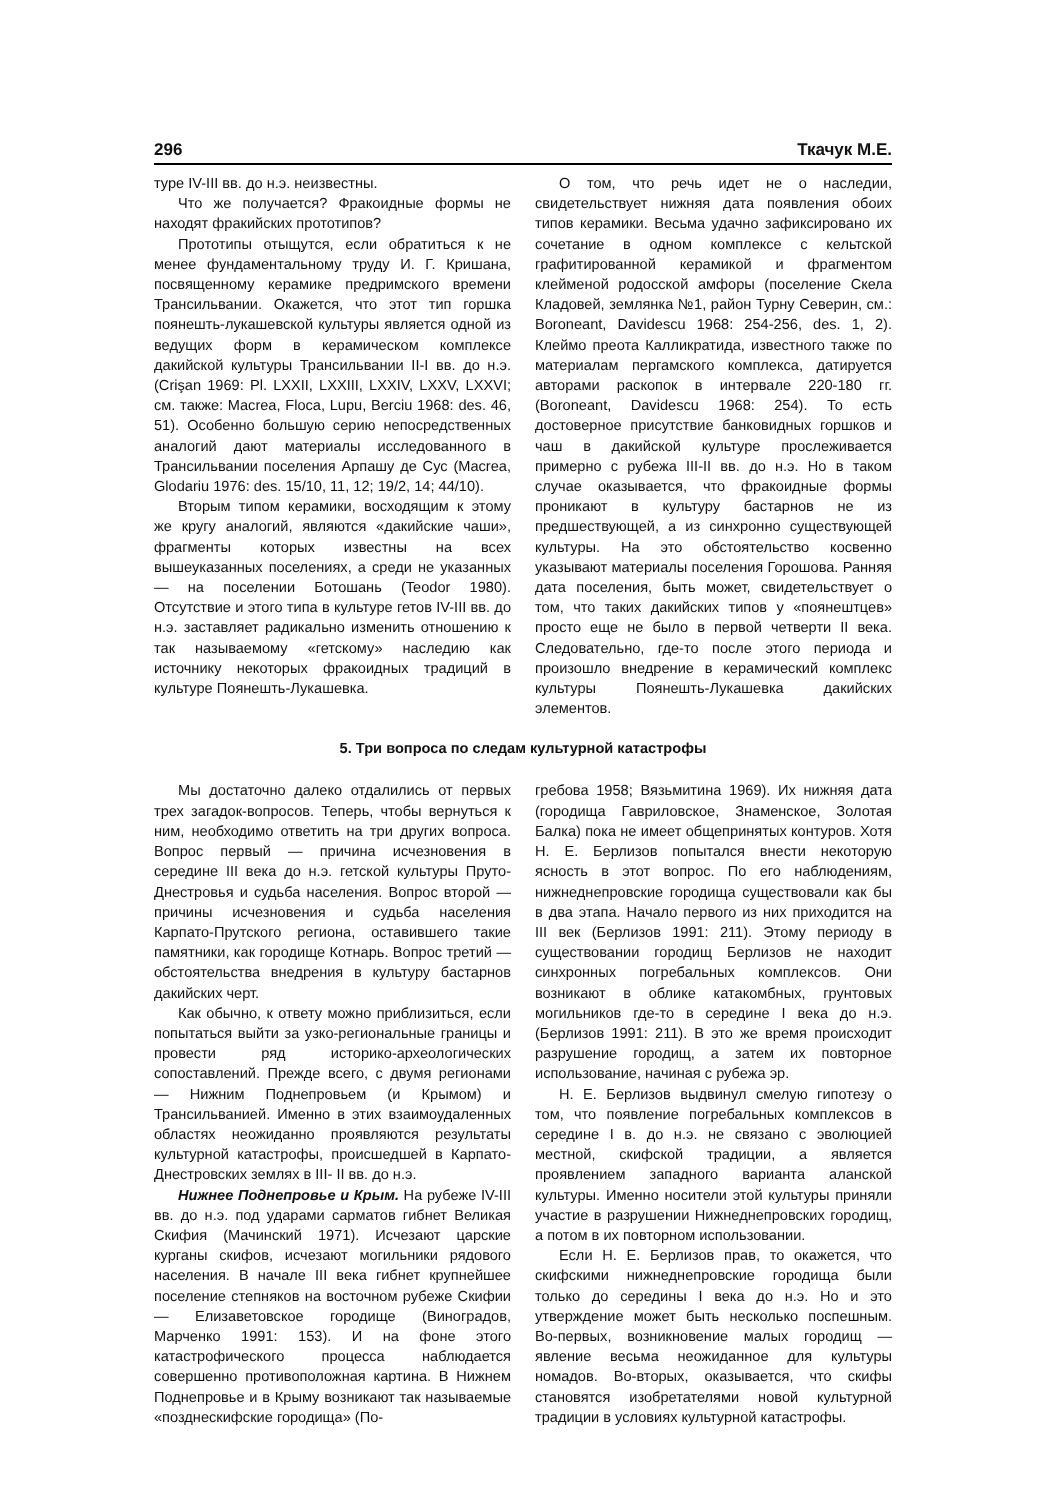296 Ткачук М.Е.
туре IV-III вв. до н.э. неизвестны.
Что же получается? Фракоидные формы не находят фракийских прототипов?
Прототипы отыщутся, если обратиться к не менее фундаментальному труду И. Г. Кришана, посвященному керамике предримского времени Трансильвании. Окажется, что этот тип горшка поянешть-лукашевской культуры является одной из ведущих форм в керамическом комплексе дакийской культуры Трансильвании II-I вв. до н.э. (Crişan 1969: Pl. LXXII, LXXIII, LXXIV, LXXV, LXXVI; см. также: Macrea, Floca, Lupu, Berciu 1968: des. 46, 51). Особенно большую серию непосредственных аналогий дают материалы исследованного в Трансильвании поселения Арпашу де Сус (Macrea, Glodariu 1976: des. 15/10, 11, 12; 19/2, 14; 44/10).
Вторым типом керамики, восходящим к этому же кругу аналогий, являются «дакийские чаши», фрагменты которых известны на всех вышеуказанных поселениях, а среди не указанных — на поселении Ботошань (Teodor 1980). Отсутствие и этого типа в культуре гетов IV-III вв. до н.э. заставляет радикально изменить отношению к так называемому «гетскому» наследию как источнику некоторых фракоидных традиций в культуре Поянешть-Лукашевка.
О том, что речь идет не о наследии, свидетельствует нижняя дата появления обоих типов керамики. Весьма удачно зафиксировано их сочетание в одном комплексе с кельтской графитированной керамикой и фрагментом клейменой родосской амфоры (поселение Скела Кладовей, землянка №1, район Турну Северин, см.: Boroneant, Davidescu 1968: 254-256, des. 1, 2). Клеймо преота Калликратида, известного также по материалам пергамского комплекса, датируется авторами раскопок в интервале 220-180 гг. (Boroneant, Davidescu 1968: 254). То есть достоверное присутствие банковидных горшков и чаш в дакийской культуре прослеживается примерно с рубежа III-II вв. до н.э. Но в таком случае оказывается, что фракоидные формы проникают в культуру бастарнов не из предшествующей, а из синхронно существующей культуры. На это обстоятельство косвенно указывают материалы поселения Горошова. Ранняя дата поселения, быть может, свидетельствует о том, что таких дакийских типов у «поянештцев» просто еще не было в первой четверти II века. Следовательно, где-то после этого периода и произошло внедрение в керамический комплекс культуры Поянешть-Лукашевка дакийских элементов.
5. Три вопроса по следам культурной катастрофы
Мы достаточно далеко отдалились от первых трех загадок-вопросов. Теперь, чтобы вернуться к ним, необходимо ответить на три других вопроса. Вопрос первый — причина исчезновения в середине III века до н.э. гетской культуры Пруто-Днестровья и судьба населения. Вопрос второй — причины исчезновения и судьба населения Карпато-Прутского региона, оставившего такие памятники, как городище Котнарь. Вопрос третий — обстоятельства внедрения в культуру бастарнов дакийских черт.
Как обычно, к ответу можно приблизиться, если попытаться выйти за узко-региональные границы и провести ряд историко-археологических сопоставлений. Прежде всего, с двумя регионами — Нижним Поднепровьем (и Крымом) и Трансильванией. Именно в этих взаимоудаленных областях неожиданно проявляются результаты культурной катастрофы, происшедшей в Карпато-Днестровских землях в III- II вв. до н.э.
Нижнее Поднепровье и Крым. На рубеже IV-III вв. до н.э. под ударами сарматов гибнет Великая Скифия (Мачинский 1971). Исчезают царские курганы скифов, исчезают могильники рядового населения. В начале III века гибнет крупнейшее поселение степняков на восточном рубеже Скифии — Елизаветовское городище (Виноградов, Марченко 1991: 153). И на фоне этого катастрофического процесса наблюдается совершенно противоположная картина. В Нижнем Поднепровье и в Крыму возникают так называемые «позднескифские городища» (По-
гребова 1958; Вязьмитина 1969). Их нижняя дата (городища Гавриловское, Знаменское, Золотая Балка) пока не имеет общепринятых контуров. Хотя Н. Е. Берлизов попытался внести некоторую ясность в этот вопрос. По его наблюдениям, нижнеднепровские городища существовали как бы в два этапа. Начало первого из них приходится на III век (Берлизов 1991: 211). Этому периоду в существовании городищ Берлизов не находит синхронных погребальных комплексов. Они возникают в облике катакомбных, грунтовых могильников где-то в середине I века до н.э. (Берлизов 1991: 211). В это же время происходит разрушение городищ, а затем их повторное использование, начиная с рубежа эр.
Н. Е. Берлизов выдвинул смелую гипотезу о том, что появление погребальных комплексов в середине I в. до н.э. не связано с эволюцией местной, скифской традиции, а является проявлением западного варианта аланской культуры. Именно носители этой культуры приняли участие в разрушении Нижнеднепровских городищ, а потом в их повторном использовании.
Если Н. Е. Берлизов прав, то окажется, что скифскими нижнеднепровские городища были только до середины I века до н.э. Но и это утверждение может быть несколько поспешным. Во-первых, возникновение малых городищ — явление весьма неожиданное для культуры номадов. Во-вторых, оказывается, что скифы становятся изобретателями новой культурной традиции в условиях культурной катастрофы.